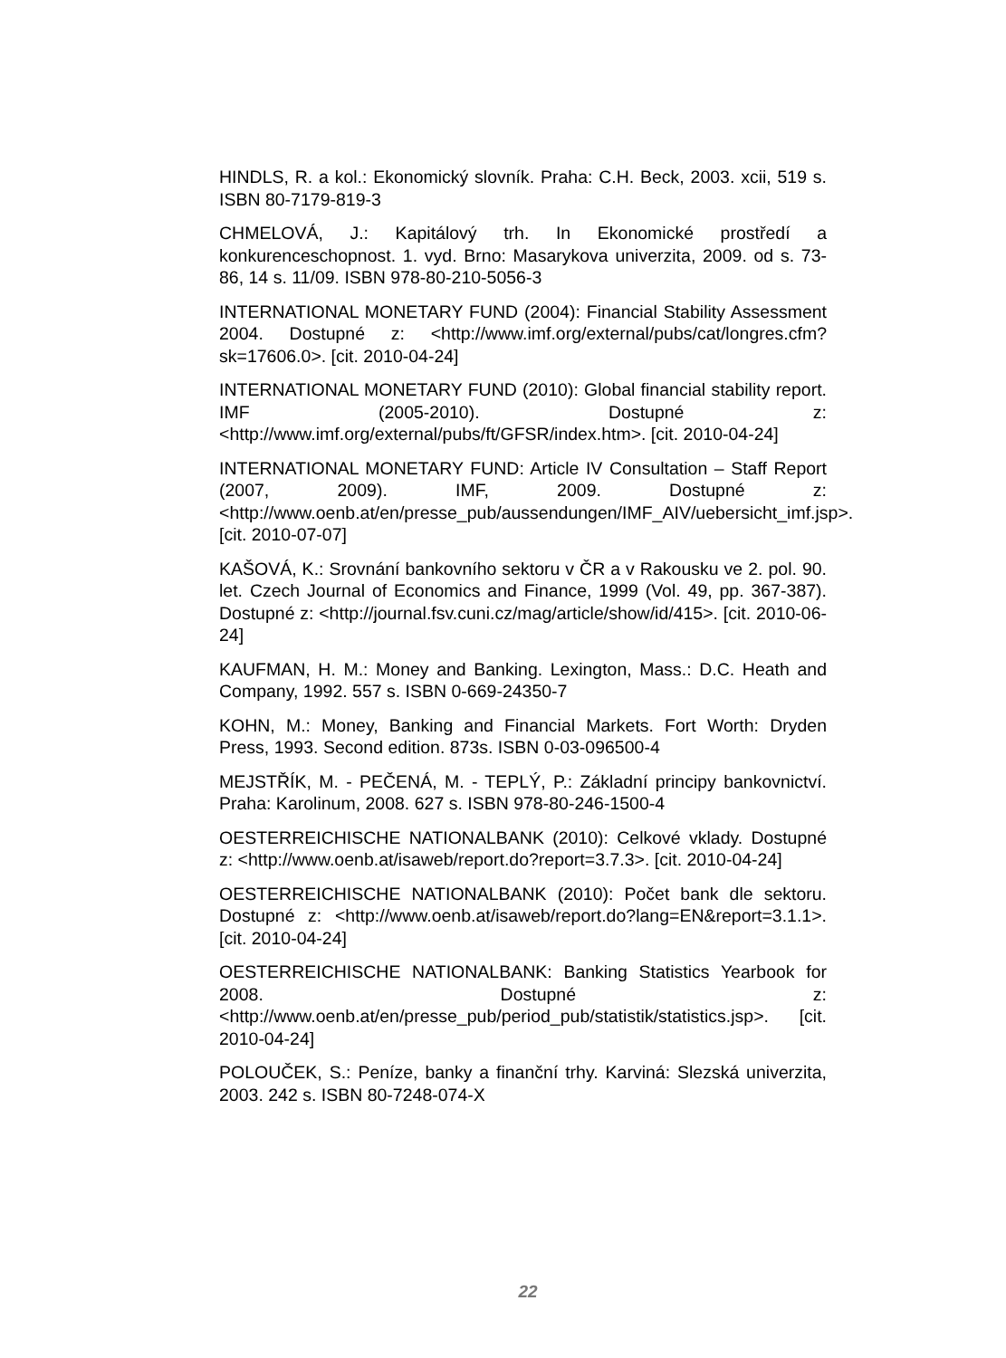HINDLS, R. a kol.: Ekonomický slovník. Praha: C.H. Beck, 2003. xcii, 519 s. ISBN 80-7179-819-3
CHMELOVÁ, J.: Kapitálový trh. In Ekonomické prostředí a konkurenceschopnost. 1. vyd. Brno: Masarykova univerzita, 2009. od s. 73-86, 14 s. 11/09. ISBN 978-80-210-5056-3
INTERNATIONAL MONETARY FUND (2004): Financial Stability Assessment 2004. Dostupné z: <http://www.imf.org/external/pubs/cat/longres.cfm?sk=17606.0>. [cit. 2010-04-24]
INTERNATIONAL MONETARY FUND (2010): Global financial stability report. IMF (2005-2010). Dostupné z: <http://www.imf.org/external/pubs/ft/GFSR/index.htm>. [cit. 2010-04-24]
INTERNATIONAL MONETARY FUND: Article IV Consultation – Staff Report (2007, 2009). IMF, 2009. Dostupné z: <http://www.oenb.at/en/presse_pub/aussendungen/IMF_AIV/uebersicht_imf.jsp>. [cit. 2010-07-07]
KAŠOVÁ, K.: Srovnání bankovního sektoru v ČR a v Rakousku ve 2. pol. 90. let. Czech Journal of Economics and Finance, 1999 (Vol. 49, pp. 367-387). Dostupné z: <http://journal.fsv.cuni.cz/mag/article/show/id/415>. [cit. 2010-06-24]
KAUFMAN, H. M.: Money and Banking. Lexington, Mass.: D.C. Heath and Company, 1992. 557 s. ISBN 0-669-24350-7
KOHN, M.: Money, Banking and Financial Markets. Fort Worth: Dryden Press, 1993. Second edition. 873s. ISBN 0-03-096500-4
MEJSTŘÍK, M. - PEČENÁ, M. - TEPLÝ, P.: Základní principy bankovnictví. Praha: Karolinum, 2008. 627 s. ISBN 978-80-246-1500-4
OESTERREICHISCHE NATIONALBANK (2010): Celkové vklady. Dostupné z: <http://www.oenb.at/isaweb/report.do?report=3.7.3>. [cit. 2010-04-24]
OESTERREICHISCHE NATIONALBANK (2010): Počet bank dle sektoru. Dostupné z: <http://www.oenb.at/isaweb/report.do?lang=EN&report=3.1.1>. [cit. 2010-04-24]
OESTERREICHISCHE NATIONALBANK: Banking Statistics Yearbook for 2008. Dostupné z: <http://www.oenb.at/en/presse_pub/period_pub/statistik/statistics.jsp>. [cit. 2010-04-24]
POLOUČEK, S.: Peníze, banky a finanční trhy. Karviná: Slezská univerzita, 2003. 242 s. ISBN 80-7248-074-X
22